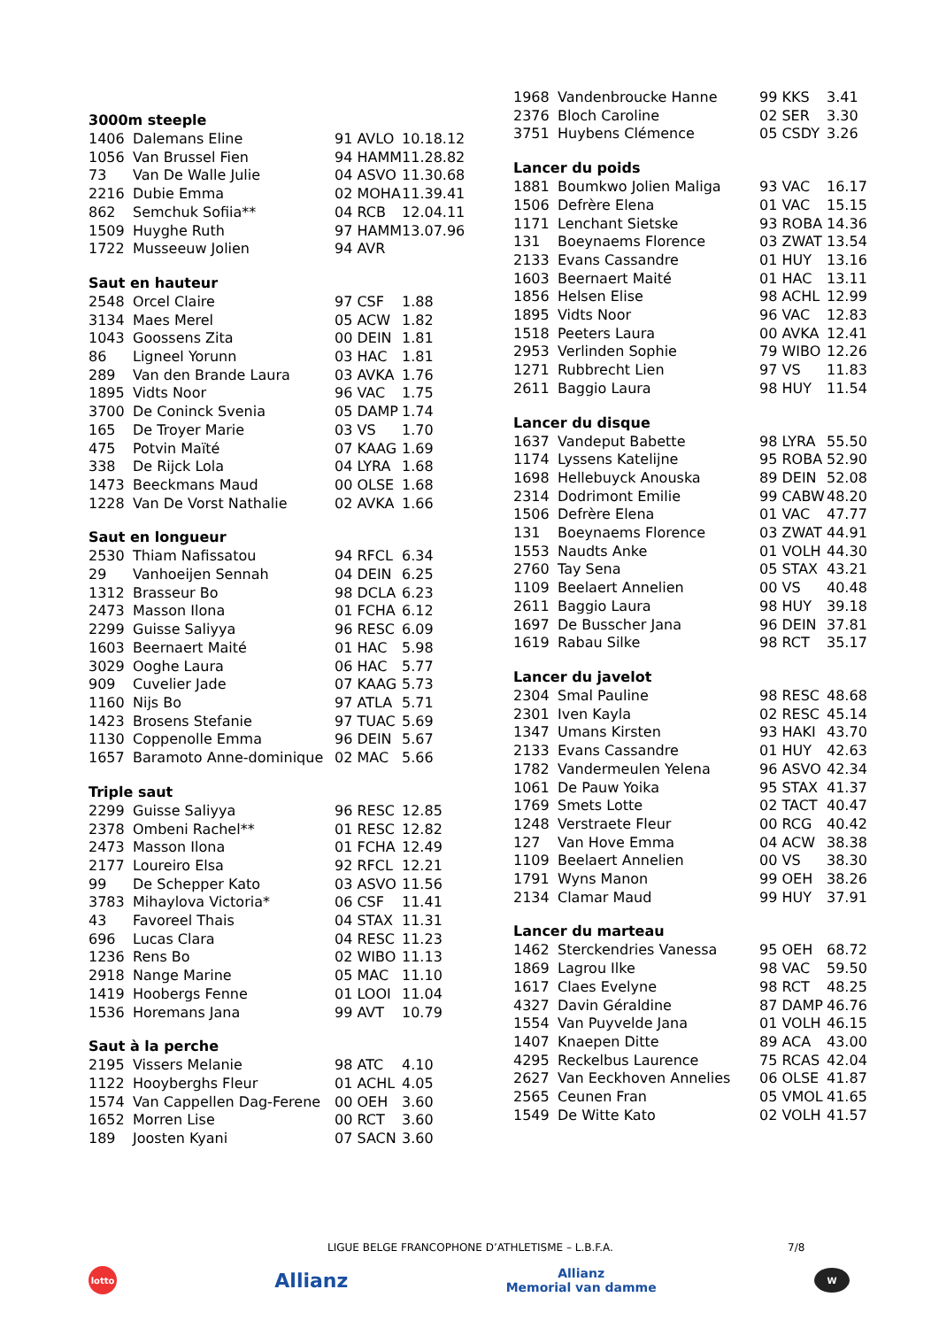3000m steeple
| 1406 | Dalemans Eline | 91 AVLO | 10.18.12 |
| 1056 | Van Brussel Fien | 94 HAMM | 11.28.82 |
| 73 | Van De Walle Julie | 04 ASVO | 11.30.68 |
| 2216 | Dubie Emma | 02 MOHA | 11.39.41 |
| 862 | Semchuk Sofiia** | 04 RCB | 12.04.11 |
| 1509 | Huyghe Ruth | 97 HAMM | 13.07.96 |
| 1722 | Musseeuw Jolien | 94 AVR | |
Saut en hauteur
| 2548 | Orcel Claire | 97 CSF | 1.88 |
| 3134 | Maes Merel | 05 ACW | 1.82 |
| 1043 | Goossens Zita | 00 DEIN | 1.81 |
| 86 | Ligneel Yorunn | 03 HAC | 1.81 |
| 289 | Van den Brande Laura | 03 AVKA | 1.76 |
| 1895 | Vidts Noor | 96 VAC | 1.75 |
| 3700 | De Coninck Svenia | 05 DAMP | 1.74 |
| 165 | De Troyer Marie | 03 VS | 1.70 |
| 475 | Potvin Maïté | 07 KAAG | 1.69 |
| 338 | De Rijck Lola | 04 LYRA | 1.68 |
| 1473 | Beeckmans Maud | 00 OLSE | 1.68 |
| 1228 | Van De Vorst Nathalie | 02 AVKA | 1.66 |
Saut en longueur
| 2530 | Thiam Nafissatou | 94 RFCL | 6.34 |
| 29 | Vanhoeijen Sennah | 04 DEIN | 6.25 |
| 1312 | Brasseur Bo | 98 DCLA | 6.23 |
| 2473 | Masson Ilona | 01 FCHA | 6.12 |
| 2299 | Guisse Saliyya | 96 RESC | 6.09 |
| 1603 | Beernaert Maité | 01 HAC | 5.98 |
| 3029 | Ooghe Laura | 06 HAC | 5.77 |
| 909 | Cuvelier Jade | 07 KAAG | 5.73 |
| 1160 | Nijs Bo | 97 ATLA | 5.71 |
| 1423 | Brosens Stefanie | 97 TUAC | 5.69 |
| 1130 | Coppenolle Emma | 96 DEIN | 5.67 |
| 1657 | Baramoto Anne-dominique | 02 MAC | 5.66 |
Triple saut
| 2299 | Guisse Saliyya | 96 RESC | 12.85 |
| 2378 | Ombeni Rachel** | 01 RESC | 12.82 |
| 2473 | Masson Ilona | 01 FCHA | 12.49 |
| 2177 | Loureiro Elsa | 92 RFCL | 12.21 |
| 99 | De Schepper Kato | 03 ASVO | 11.56 |
| 3783 | Mihaylova Victoria* | 06 CSF | 11.41 |
| 43 | Favoreel Thais | 04 STAX | 11.31 |
| 696 | Lucas Clara | 04 RESC | 11.23 |
| 1236 | Rens Bo | 02 WIBO | 11.13 |
| 2918 | Nange Marine | 05 MAC | 11.10 |
| 1419 | Hoobergs Fenne | 01 LOOI | 11.04 |
| 1536 | Horemans Jana | 99 AVT | 10.79 |
Saut à la perche
| 2195 | Vissers Melanie | 98 ATC | 4.10 |
| 1122 | Hooyberghs Fleur | 01 ACHL | 4.05 |
| 1574 | Van Cappellen Dag-Ferene | 00 OEH | 3.60 |
| 1652 | Morren Lise | 00 RCT | 3.60 |
| 189 | Joosten Kyani | 07 SACN | 3.60 |
| 1968 | Vandenbroucke Hanne | 99 KKS | 3.41 |
| 2376 | Bloch Caroline | 02 SER | 3.30 |
| 3751 | Huybens Clémence | 05 CSDY | 3.26 |
Lancer du poids
| 1881 | Boumkwo Jolien Maliga | 93 VAC | 16.17 |
| 1506 | Defrère Elena | 01 VAC | 15.15 |
| 1171 | Lenchant Sietske | 93 ROBA | 14.36 |
| 131 | Boeynaems Florence | 03 ZWAT | 13.54 |
| 2133 | Evans Cassandre | 01 HUY | 13.16 |
| 1603 | Beernaert Maité | 01 HAC | 13.11 |
| 1856 | Helsen Elise | 98 ACHL | 12.99 |
| 1895 | Vidts Noor | 96 VAC | 12.83 |
| 1518 | Peeters Laura | 00 AVKA | 12.41 |
| 2953 | Verlinden Sophie | 79 WIBO | 12.26 |
| 1271 | Rubbrecht Lien | 97 VS | 11.83 |
| 2611 | Baggio Laura | 98 HUY | 11.54 |
Lancer du disque
| 1637 | Vandeput Babette | 98 LYRA | 55.50 |
| 1174 | Lyssens Katelijne | 95 ROBA | 52.90 |
| 1698 | Hellebuyck Anouska | 89 DEIN | 52.08 |
| 2314 | Dodrimont Emilie | 99 CABW | 48.20 |
| 1506 | Defrère Elena | 01 VAC | 47.77 |
| 131 | Boeynaems Florence | 03 ZWAT | 44.91 |
| 1553 | Naudts Anke | 01 VOLH | 44.30 |
| 2760 | Tay Sena | 05 STAX | 43.21 |
| 1109 | Beelaert Annelien | 00 VS | 40.48 |
| 2611 | Baggio Laura | 98 HUY | 39.18 |
| 1697 | De Busscher Jana | 96 DEIN | 37.81 |
| 1619 | Rabau Silke | 98 RCT | 35.17 |
Lancer du javelot
| 2304 | Smal Pauline | 98 RESC | 48.68 |
| 2301 | Iven Kayla | 02 RESC | 45.14 |
| 1347 | Umans Kirsten | 93 HAKI | 43.70 |
| 2133 | Evans Cassandre | 01 HUY | 42.63 |
| 1782 | Vandermeulen Yelena | 96 ASVO | 42.34 |
| 1061 | De Pauw Yoika | 95 STAX | 41.37 |
| 1769 | Smets Lotte | 02 TACT | 40.47 |
| 1248 | Verstraete Fleur | 00 RCG | 40.42 |
| 127 | Van Hove Emma | 04 ACW | 38.38 |
| 1109 | Beelaert Annelien | 00 VS | 38.30 |
| 1791 | Wyns Manon | 99 OEH | 38.26 |
| 2134 | Clamar Maud | 99 HUY | 37.91 |
Lancer du marteau
| 1462 | Sterckendries Vanessa | 95 OEH | 68.72 |
| 1869 | Lagrou Ilke | 98 VAC | 59.50 |
| 1617 | Claes Evelyne | 98 RCT | 48.25 |
| 4327 | Davin Géraldine | 87 DAMP | 46.76 |
| 1554 | Van Puyvelde Jana | 01 VOLH | 46.15 |
| 1407 | Knaepen Ditte | 89 ACA | 43.00 |
| 4295 | Reckelbus Laurence | 75 RCAS | 42.04 |
| 2627 | Van Eeckhoven Annelies | 06 OLSE | 41.87 |
| 2565 | Ceunen Fran | 05 VMOL | 41.65 |
| 1549 | De Witte Kato | 02 VOLH | 41.57 |
LIGUE BELGE FRANCOPHONE D’ATHLETISME – L.B.F.A.
7/8
lotto Allianz Allianz
Memorial van damme W